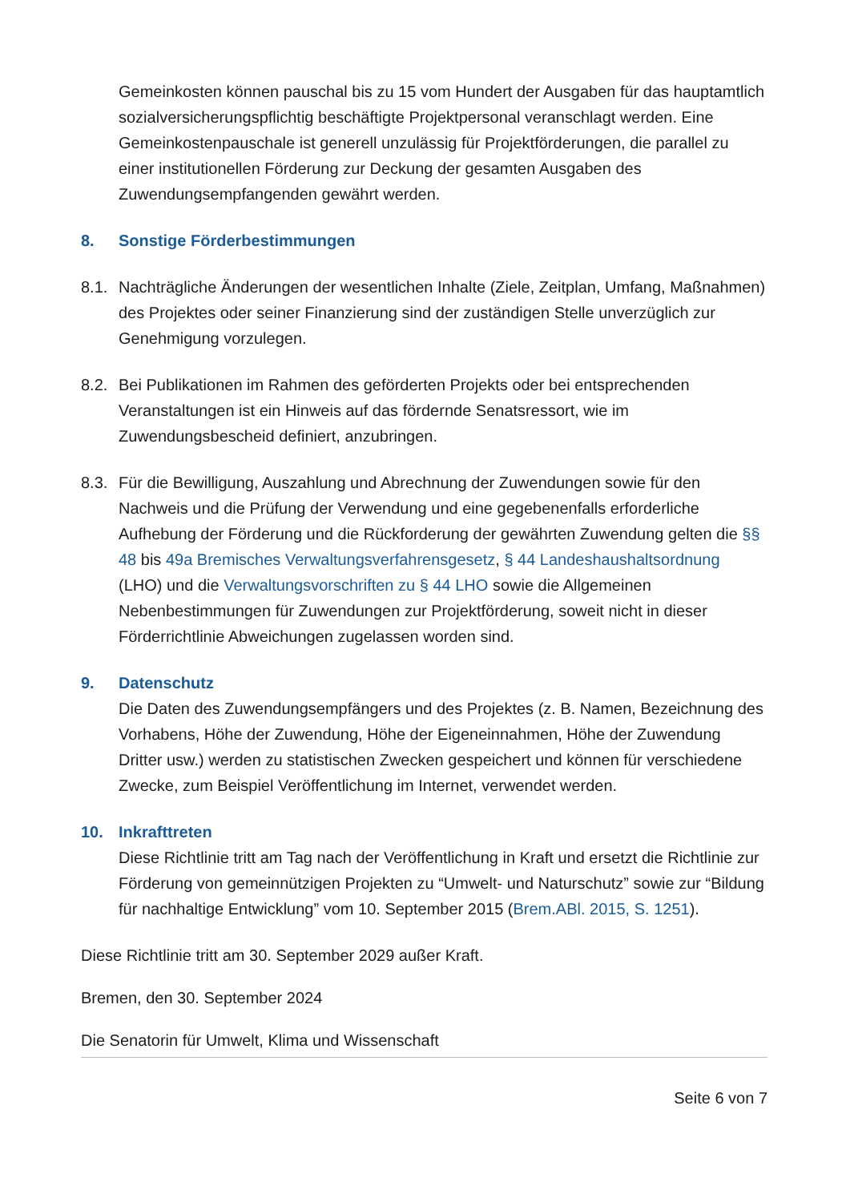Gemeinkosten können pauschal bis zu 15 vom Hundert der Ausgaben für das hauptamtlich sozialversicherungspflichtig beschäftigte Projektpersonal veranschlagt werden. Eine Gemeinkostenpauschale ist generell unzulässig für Projektförderungen, die parallel zu einer institutionellen Förderung zur Deckung der gesamten Ausgaben des Zuwendungsempfangenden gewährt werden.
8. Sonstige Förderbestimmungen
8.1.
Nachträgliche Änderungen der wesentlichen Inhalte (Ziele, Zeitplan, Umfang, Maßnahmen) des Projektes oder seiner Finanzierung sind der zuständigen Stelle unverzüglich zur Genehmigung vorzulegen.
8.2.
Bei Publikationen im Rahmen des geförderten Projekts oder bei entsprechenden Veranstaltungen ist ein Hinweis auf das fördernde Senatsressort, wie im Zuwendungsbescheid definiert, anzubringen.
8.3.
Für die Bewilligung, Auszahlung und Abrechnung der Zuwendungen sowie für den Nachweis und die Prüfung der Verwendung und eine gegebenenfalls erforderliche Aufhebung der Förderung und die Rückforderung der gewährten Zuwendung gelten die §§ 48 bis 49a Bremisches Verwaltungsverfahrensgesetz, § 44 Landeshaushaltsordnung (LHO) und die Verwaltungsvorschriften zu § 44 LHO sowie die Allgemeinen Nebenbestimmungen für Zuwendungen zur Projektförderung, soweit nicht in dieser Förderrichtlinie Abweichungen zugelassen worden sind.
9. Datenschutz
Die Daten des Zuwendungsempfängers und des Projektes (z. B. Namen, Bezeichnung des Vorhabens, Höhe der Zuwendung, Höhe der Eigeneinnahmen, Höhe der Zuwendung Dritter usw.) werden zu statistischen Zwecken gespeichert und können für verschiedene Zwecke, zum Beispiel Veröffentlichung im Internet, verwendet werden.
10. Inkrafttreten
Diese Richtlinie tritt am Tag nach der Veröffentlichung in Kraft und ersetzt die Richtlinie zur Förderung von gemeinnützigen Projekten zu “Umwelt- und Naturschutz” sowie zur “Bildung für nachhaltige Entwicklung” vom 10. September 2015 (Brem.ABl. 2015, S. 1251).
Diese Richtlinie tritt am 30. September 2029 außer Kraft.
Bremen, den 30. September 2024
Die Senatorin für Umwelt, Klima und Wissenschaft
Seite 6 von 7